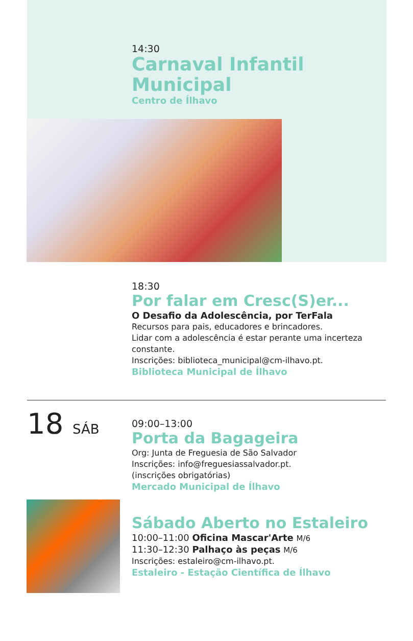14:30
Carnaval Infantil Municipal
Centro de Ílhavo
18:30
Por falar em Cresc(S)er...
O Desafio da Adolescência, por TerFala
Recursos para pais, educadores e brincadores.
Lidar com a adolescência é estar perante uma incerteza constante.
Inscrições: biblioteca_municipal@cm-ilhavo.pt.
Biblioteca Municipal de Ílhavo
18 SÁB
09:00–13:00
Porta da Bagageira
Org: Junta de Freguesia de São Salvador
Inscrições: info@freguesiassalvador.pt.
(inscrições obrigatórias)
Mercado Municipal de Ílhavo
Sábado Aberto no Estaleiro
10:00–11:00 Oficina Mascar'Arte M/6
11:30–12:30 Palhaço às peças M/6
Inscrições: estaleiro@cm-ilhavo.pt.
Estaleiro - Estação Científica de Ílhavo